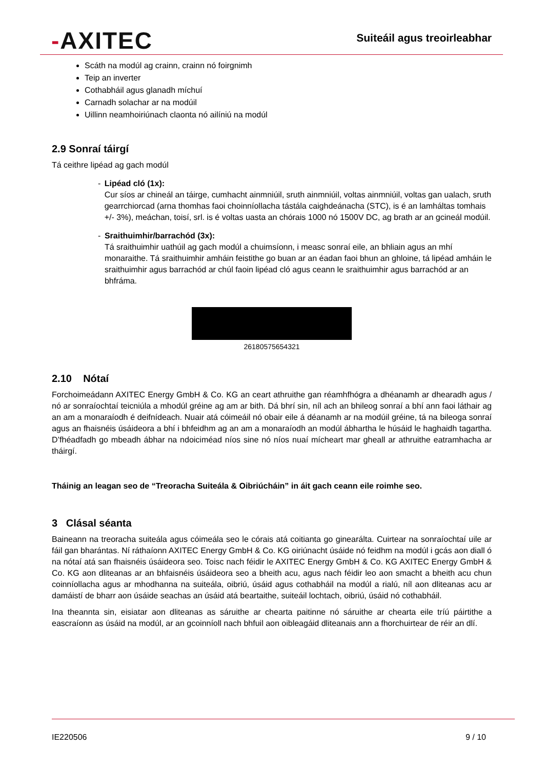-AXITEC
Suiteáil agus treoirleabhar
Scáth na modúl ag crainn, crainn nó foirgnimh
Teip an inverter
Cothabháil agus glanadh míchuí
Carnadh solachar ar na modúil
Uillinn neamhoiriúnach claonta nó ailíniú na modúl
2.9 Sonraí táirgí
Tá ceithre lipéad ag gach modúl
- Lipéad cló (1x):
Cur síos ar chineál an táirge, cumhacht ainmniúil, sruth ainmniúil, voltas ainmniúil, voltas gan ualach, sruth gearrchiorcad (arna thomhas faoi choinníollacha tástála caighdeánacha (STC), is é an lamháltas tomhais +/- 3%), meáchan, toisí, srl. is é voltas uasta an chórais 1000 nó 1500V DC, ag brath ar an gcineál modúil.
- Sraithuimhir/barrachód (3x):
Tá sraithuimhir uathúil ag gach modúl a chuimsíonn, i measc sonraí eile, an bhliain agus an mhí monaraithe. Tá sraithuimhir amháin feistithe go buan ar an éadan faoi bhun an ghloine, tá lipéad amháin le sraithuimhir agus barrachód ar chúl faoin lipéad cló agus ceann le sraithuimhir agus barrachód ar an bhfráma.
26180575654321
2.10 Nótaí
Forchoimeádann AXITEC Energy GmbH & Co. KG an ceart athruithe gan réamhfhógra a dhéanamh ar dhearadh agus / nó ar sonraíochtaí teicniúla a mhodúl gréine ag am ar bith. Dá bhrí sin, níl ach an bhileog sonraí a bhí ann faoi láthair ag an am a monaraíodh é deifnídeach. Nuair atá cóimeáil nó obair eile á déanamh ar na modúil gréine, tá na bileoga sonraí agus an fhaisnéis úsáideora a bhí i bhfeidhm ag an am a monaraíodh an modúl ábhartha le húsáid le haghaidh tagartha. D’fhéadfadh go mbeadh ábhar na ndoiciméad níos sine nó níos nuaí mícheart mar gheall ar athruithe eatramhacha ar tháirgí.
Tháinig an leagan seo de “Treoracha Suiteála & Oibriúcháin” in áit gach ceann eile roimhe seo.
3 Clásal séanta
Baineann na treoracha suiteála agus cóimeála seo le córais atá coitianta go ginearálta. Cuirtear na sonraíochtaí uile ar fáil gan bharántas. Ní ráthaíonn AXITEC Energy GmbH & Co. KG oiriúnacht úsáide nó feidhm na modúl i gcás aon diall ó na nótaí atá san fhaisnéis úsáideora seo. Toisc nach féidir le AXITEC Energy GmbH & Co. KG AXITEC Energy GmbH & Co. KG aon dliteanas ar an bhfaisnéis úsáideora seo a bheith acu, agus nach féidir leo aon smacht a bheith acu chun coinníollacha agus ar mhodhanna na suiteála, oibriú, úsáid agus cothabháil na modúl a rialú, níl aon dliteanas acu ar damáistí de bharr aon úsáide seachas an úsáid atá beartaithe, suiteáil lochtach, oibriú, úsáid nó cothabháil.
Ina theannta sin, eisiatar aon dliteanas as sáruithe ar chearta paitinne nó sáruithe ar chearta eile tríú páirtithe a eascraíonn as úsáid na modúl, ar an gcoinníoll nach bhfuil aon oibleagáid dliteanais ann a fhorchuirtear de réir an dlí.
IE220506 9 / 10